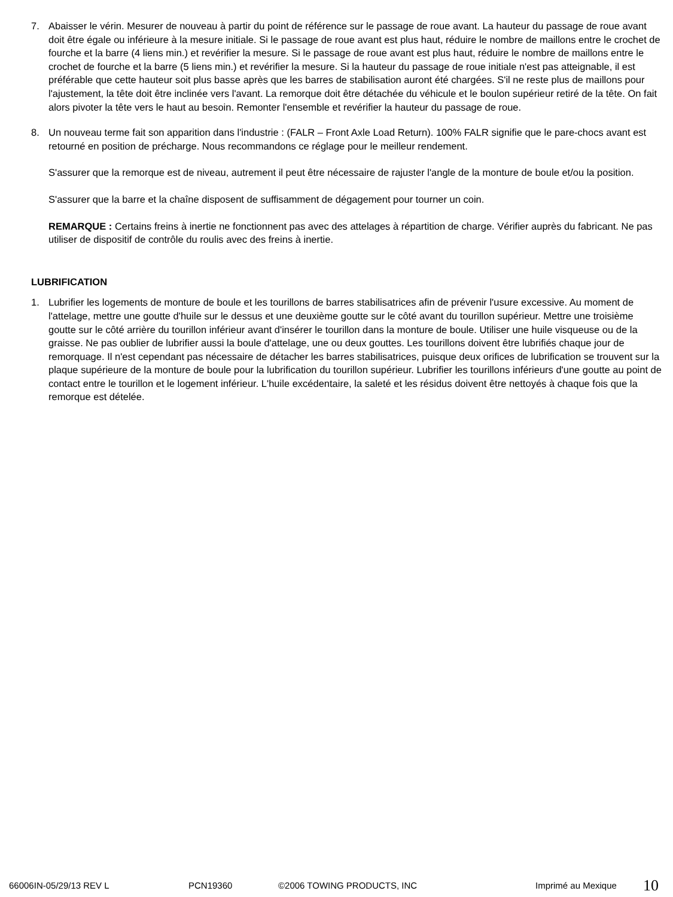7. Abaisser le vérin. Mesurer de nouveau à partir du point de référence sur le passage de roue avant. La hauteur du passage de roue avant doit être égale ou inférieure à la mesure initiale. Si le passage de roue avant est plus haut, réduire le nombre de maillons entre le crochet de fourche et la barre (4 liens min.) et revérifier la mesure. Si le passage de roue avant est plus haut, réduire le nombre de maillons entre le crochet de fourche et la barre (5 liens min.) et revérifier la mesure. Si la hauteur du passage de roue initiale n'est pas atteignable, il est préférable que cette hauteur soit plus basse après que les barres de stabilisation auront été chargées. S'il ne reste plus de maillons pour l'ajustement, la tête doit être inclinée vers l'avant. La remorque doit être détachée du véhicule et le boulon supérieur retiré de la tête. On fait alors pivoter la tête vers le haut au besoin. Remonter l'ensemble et revérifier la hauteur du passage de roue.
8. Un nouveau terme fait son apparition dans l'industrie : (FALR – Front Axle Load Return). 100% FALR signifie que le pare-chocs avant est retourné en position de précharge. Nous recommandons ce réglage pour le meilleur rendement.
S'assurer que la remorque est de niveau, autrement il peut être nécessaire de rajuster l'angle de la monture de boule et/ou la position.
S'assurer que la barre et la chaîne disposent de suffisamment de dégagement pour tourner un coin.
REMARQUE : Certains freins à inertie ne fonctionnent pas avec des attelages à répartition de charge. Vérifier auprès du fabricant. Ne pas utiliser de dispositif de contrôle du roulis avec des freins à inertie.
LUBRIFICATION
1. Lubrifier les logements de monture de boule et les tourillons de barres stabilisatrices afin de prévenir l'usure excessive. Au moment de l'attelage, mettre une goutte d'huile sur le dessus et une deuxième goutte sur le côté avant du tourillon supérieur. Mettre une troisième goutte sur le côté arrière du tourillon inférieur avant d'insérer le tourillon dans la monture de boule. Utiliser une huile visqueuse ou de la graisse. Ne pas oublier de lubrifier aussi la boule d'attelage, une ou deux gouttes. Les tourillons doivent être lubrifiés chaque jour de remorquage. Il n'est cependant pas nécessaire de détacher les barres stabilisatrices, puisque deux orifices de lubrification se trouvent sur la plaque supérieure de la monture de boule pour la lubrification du tourillon supérieur. Lubrifier les tourillons inférieurs d'une goutte au point de contact entre le tourillon et le logement inférieur. L'huile excédentaire, la saleté et les résidus doivent être nettoyés à chaque fois que la remorque est dételée.
66006IN-05/29/13 REV L PCN19360 ©2006 TOWING PRODUCTS, INC Imprimé au Mexique 10